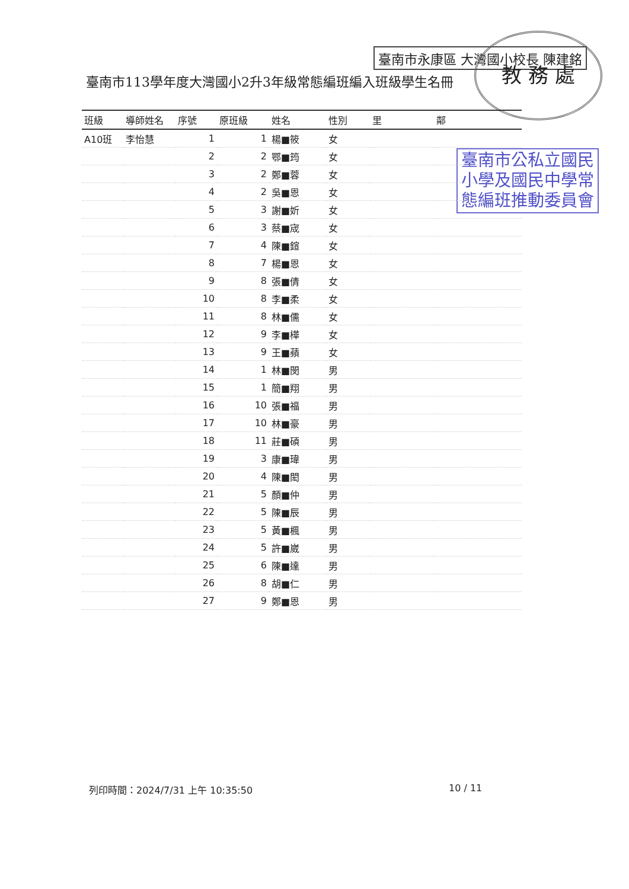臺南市永康區 大灣國小校長 陳建銘 教 務 處
臺南市公私立國民
小學及國民中學常
態編班推動委員會
臺南市113學年度大灣國小2升3年級常態編班編入班級學生名冊
| 班級 | 導師姓名 | 序號 | 原班級 | 姓名 | 性別 | 里 | 鄰 |
| --- | --- | --- | --- | --- | --- | --- | --- |
| A10班 | 李怡慧 | 1 | 1 | 楊■筱 | 女 | | |
| | | 2 | 2 | 鄂■筠 | 女 | | |
| | | 3 | 2 | 鄭■蓉 | 女 | | |
| | | 4 | 2 | 吳■恩 | 女 | | |
| | | 5 | 3 | 謝■妡 | 女 | | |
| | | 6 | 3 | 蔡■宬 | 女 | | |
| | | 7 | 4 | 陳■鍹 | 女 | | |
| | | 8 | 7 | 楊■恩 | 女 | | |
| | | 9 | 8 | 張■倩 | 女 | | |
| | | 10 | 8 | 李■柔 | 女 | | |
| | | 11 | 8 | 林■儒 | 女 | | |
| | | 12 | 9 | 李■樺 | 女 | | |
| | | 13 | 9 | 王■蘋 | 女 | | |
| | | 14 | 1 | 林■閔 | 男 | | |
| | | 15 | 1 | 簡■翔 | 男 | | |
| | | 16 | 10 | 張■福 | 男 | | |
| | | 17 | 10 | 林■豪 | 男 | | |
| | | 18 | 11 | 莊■碩 | 男 | | |
| | | 19 | 3 | 康■瑋 | 男 | | |
| | | 20 | 4 | 陳■閎 | 男 | | |
| | | 21 | 5 | 顏■仲 | 男 | | |
| | | 22 | 5 | 陳■辰 | 男 | | |
| | | 23 | 5 | 黃■楓 | 男 | | |
| | | 24 | 5 | 許■崴 | 男 | | |
| | | 25 | 6 | 陳■達 | 男 | | |
| | | 26 | 8 | 胡■仁 | 男 | | |
| | | 27 | 9 | 鄭■恩 | 男 | | |
列印時間：2024/7/31 上午 10:35:50
10 / 11